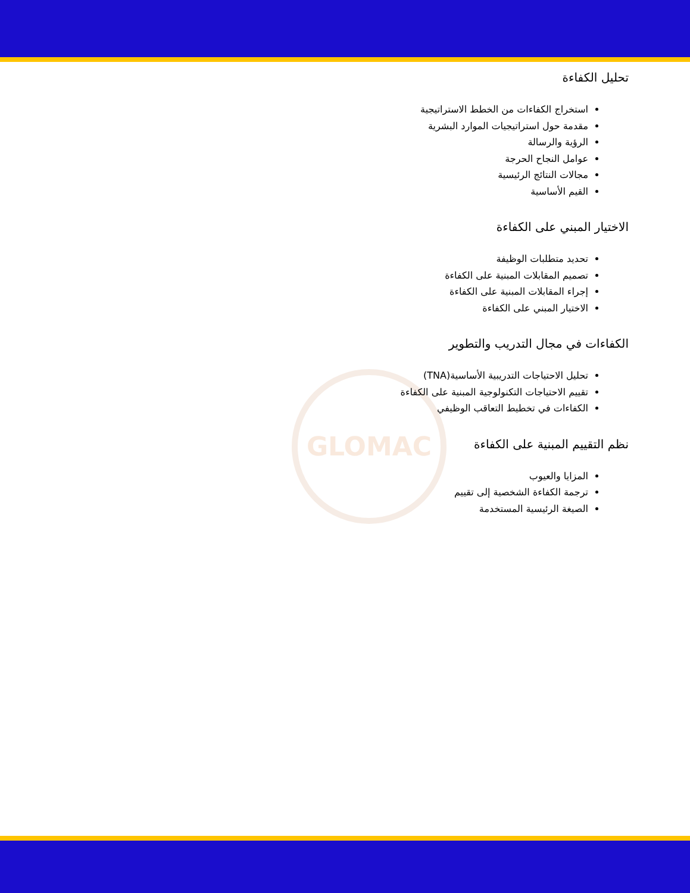GLOMAC
تحليل الكفاءة
استخراج الكفاءات من الخطط الاستراتيجية
مقدمة حول استراتيجيات الموارد البشرية
الرؤية والرسالة
عوامل النجاح الحرجة
مجالات النتائج الرئيسية
القيم الأساسية
الاختيار المبني على الكفاءة
تحديد متطلبات الوظيفة
تصميم المقابلات المبنية على الكفاءة
إجراء المقابلات المبنية على الكفاءة
الاختيار المبني على الكفاءة
الكفاءات في مجال التدريب والتطوير
تحليل الاحتياجات التدريبية الأساسية(TNA)
تقييم الاحتياجات التكنولوجية المبنية على الكفاءة
الكفاءات في تخطيط التعاقب الوظيفي
نظم التقييم المبنية على الكفاءة
المزايا والعيوب
ترجمة الكفاءة الشخصية إلى تقييم
الصيغة الرئيسية المستخدمة